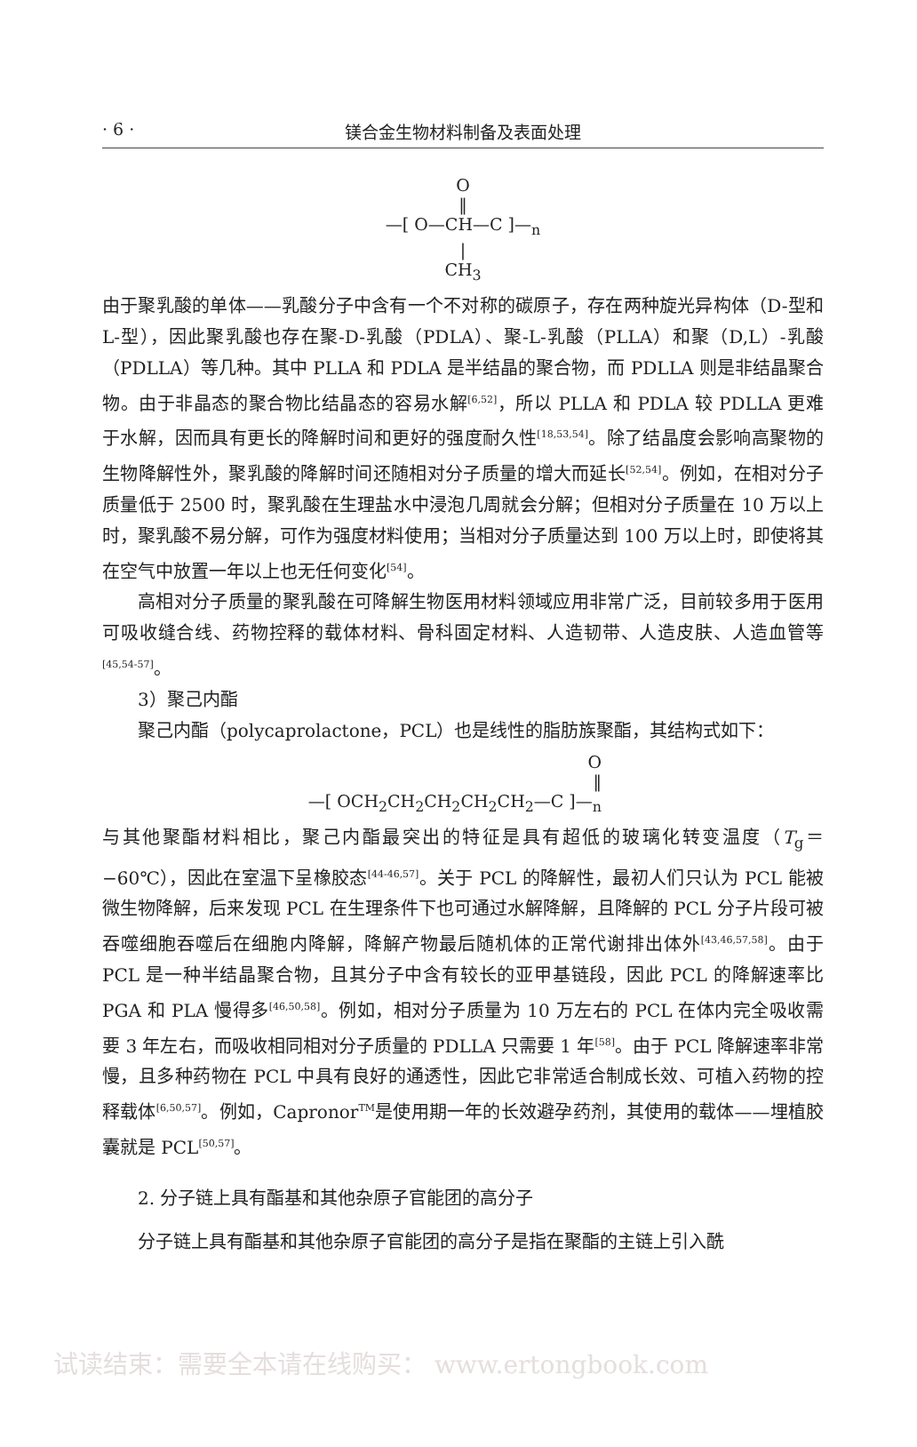· 6 · 镁合金生物材料制备及表面处理
O
‖
—[ O—CH—C ]—<sub>n</sub>
|
CH<sub>3</sub>
由于聚乳酸的单体——乳酸分子中含有一个不对称的碳原子，存在两种旋光异构体（D-型和 L-型），因此聚乳酸也存在聚-D-乳酸（PDLA）、聚-L-乳酸（PLLA）和聚（D,L）-乳酸（PDLLA）等几种。其中 PLLA 和 PDLA 是半结晶的聚合物，而 PDLLA 则是非结晶聚合物。由于非晶态的聚合物比结晶态的容易水解<sup>[6,52]</sup>，所以 PLLA 和 PDLA 较 PDLLA 更难于水解，因而具有更长的降解时间和更好的强度耐久性<sup>[18,53,54]</sup>。除了结晶度会影响高聚物的生物降解性外，聚乳酸的降解时间还随相对分子质量的增大而延长<sup>[52,54]</sup>。例如，在相对分子质量低于 2500 时，聚乳酸在生理盐水中浸泡几周就会分解；但相对分子质量在 10 万以上时，聚乳酸不易分解，可作为强度材料使用；当相对分子质量达到 100 万以上时，即使将其在空气中放置一年以上也无任何变化<sup>[54]</sup>。
高相对分子质量的聚乳酸在可降解生物医用材料领域应用非常广泛，目前较多用于医用可吸收缝合线、药物控释的载体材料、骨科固定材料、人造韧带、人造皮肤、人造血管等<sup>[45,54-57]</sup>。
3）聚己内酯
聚己内酯（polycaprolactone，PCL）也是线性的脂肪族聚酯，其结构式如下：
O
‖
—[ OCH<sub>2</sub>CH<sub>2</sub>CH<sub>2</sub>CH<sub>2</sub>CH<sub>2</sub>—C ]—<sub>n</sub>
与其他聚酯材料相比，聚己内酯最突出的特征是具有超低的玻璃化转变温度（T<sub>g</sub>＝−60℃），因此在室温下呈橡胶态<sup>[44-46,57]</sup>。关于 PCL 的降解性，最初人们只认为 PCL 能被微生物降解，后来发现 PCL 在生理条件下也可通过水解降解，且降解的 PCL 分子片段可被吞噬细胞吞噬后在细胞内降解，降解产物最后随机体的正常代谢排出体外<sup>[43,46,57,58]</sup>。由于 PCL 是一种半结晶聚合物，且其分子中含有较长的亚甲基链段，因此 PCL 的降解速率比 PGA 和 PLA 慢得多<sup>[46,50,58]</sup>。例如，相对分子质量为 10 万左右的 PCL 在体内完全吸收需要 3 年左右，而吸收相同相对分子质量的 PDLLA 只需要 1 年<sup>[58]</sup>。由于 PCL 降解速率非常慢，且多种药物在 PCL 中具有良好的通透性，因此它非常适合制成长效、可植入药物的控释载体<sup>[6,50,57]</sup>。例如，Capronor<sup>TM</sup>是使用期一年的长效避孕药剂，其使用的载体——埋植胶囊就是 PCL<sup>[50,57]</sup>。
2. 分子链上具有酯基和其他杂原子官能团的高分子
分子链上具有酯基和其他杂原子官能团的高分子是指在聚酯的主链上引入酰
试读结束：需要全本请在线购买： www.ertongbook.com